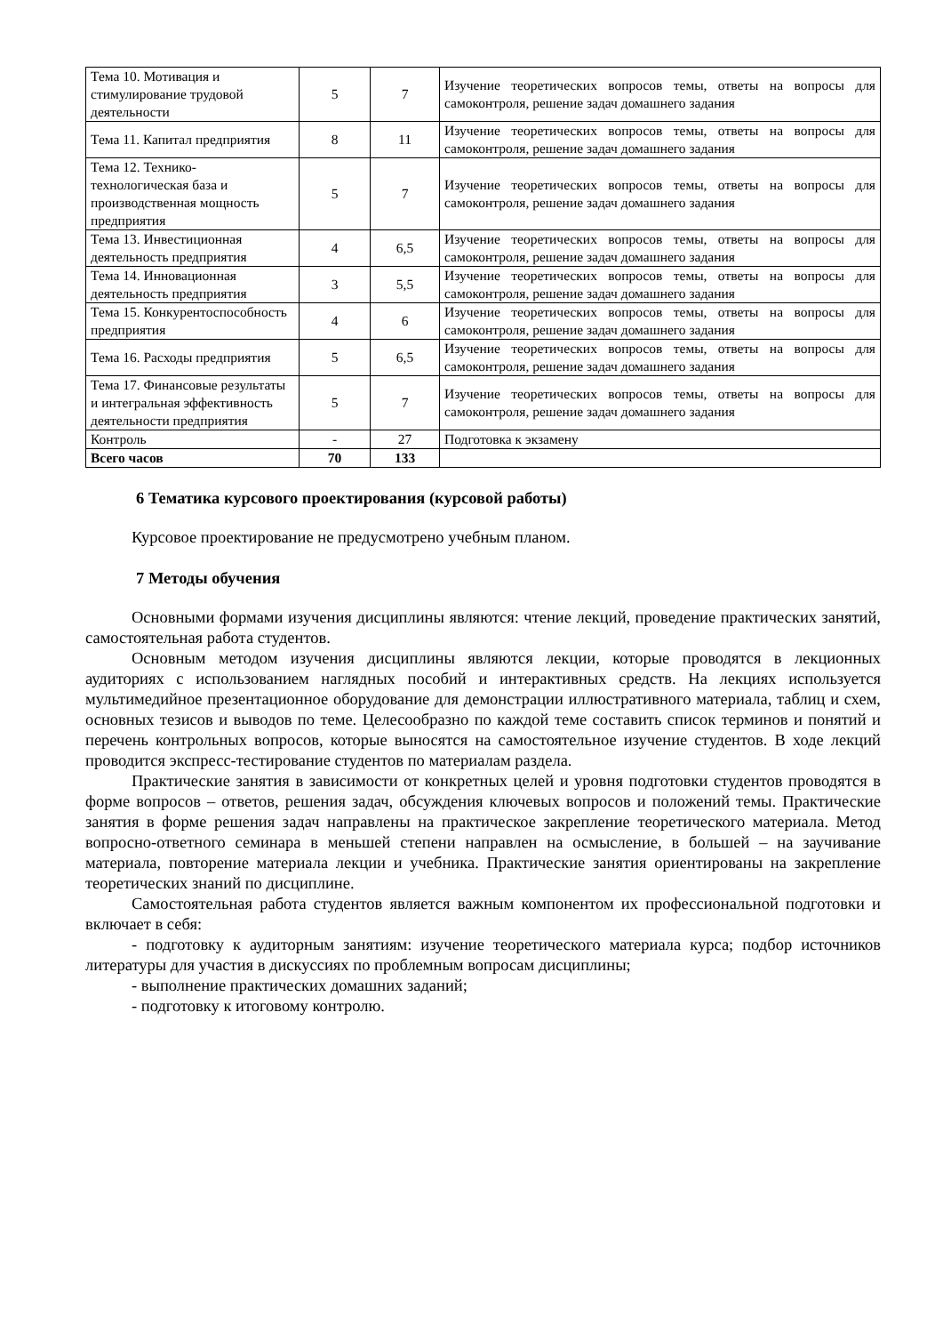| Тема 10. Мотивация и стимулирование трудовой деятельности | 5 | 7 | Изучение теоретических вопросов темы, ответы на вопросы для самоконтроля, решение задач домашнего задания |
| Тема 11. Капитал предприятия | 8 | 11 | Изучение теоретических вопросов темы, ответы на вопросы для самоконтроля, решение задач домашнего задания |
| Тема 12. Технико-технологическая база и производственная мощность предприятия | 5 | 7 | Изучение теоретических вопросов темы, ответы на вопросы для самоконтроля, решение задач домашнего задания |
| Тема 13. Инвестиционная деятельность предприятия | 4 | 6,5 | Изучение теоретических вопросов темы, ответы на вопросы для самоконтроля, решение задач домашнего задания |
| Тема 14. Инновационная деятельность предприятия | 3 | 5,5 | Изучение теоретических вопросов темы, ответы на вопросы для самоконтроля, решение задач домашнего задания |
| Тема 15. Конкурентоспособность предприятия | 4 | 6 | Изучение теоретических вопросов темы, ответы на вопросы для самоконтроля, решение задач домашнего задания |
| Тема 16. Расходы предприятия | 5 | 6,5 | Изучение теоретических вопросов темы, ответы на вопросы для самоконтроля, решение задач домашнего задания |
| Тема 17. Финансовые результаты и интегральная эффективность деятельности предприятия | 5 | 7 | Изучение теоретических вопросов темы, ответы на вопросы для самоконтроля, решение задач домашнего задания |
| Контроль | - | 27 | Подготовка к экзамену |
| Всего часов | 70 | 133 | |
6 Тематика курсового проектирования (курсовой работы)
Курсовое проектирование не предусмотрено учебным планом.
7 Методы обучения
Основными формами изучения дисциплины являются: чтение лекций, проведение практических занятий, самостоятельная работа студентов.
Основным методом изучения дисциплины являются лекции, которые проводятся в лекционных аудиториях с использованием наглядных пособий и интерактивных средств. На лекциях используется мультимедийное презентационное оборудование для демонстрации иллюстративного материала, таблиц и схем, основных тезисов и выводов по теме. Целесообразно по каждой теме составить список терминов и понятий и перечень контрольных вопросов, которые выносятся на самостоятельное изучение студентов. В ходе лекций проводится экспресс-тестирование студентов по материалам раздела.
Практические занятия в зависимости от конкретных целей и уровня подготовки студентов проводятся в форме вопросов – ответов, решения задач, обсуждения ключевых вопросов и положений темы. Практические занятия в форме решения задач направлены на практическое закрепление теоретического материала. Метод вопросно-ответного семинара в меньшей степени направлен на осмысление, в большей – на заучивание материала, повторение материала лекции и учебника. Практические занятия ориентированы на закрепление теоретических знаний по дисциплине.
Самостоятельная работа студентов является важным компонентом их профессиональной подготовки и включает в себя:
- подготовку к аудиторным занятиям: изучение теоретического материала курса; подбор источников литературы для участия в дискуссиях по проблемным вопросам дисциплины;
- выполнение практических домашних заданий;
- подготовку к итоговому контролю.